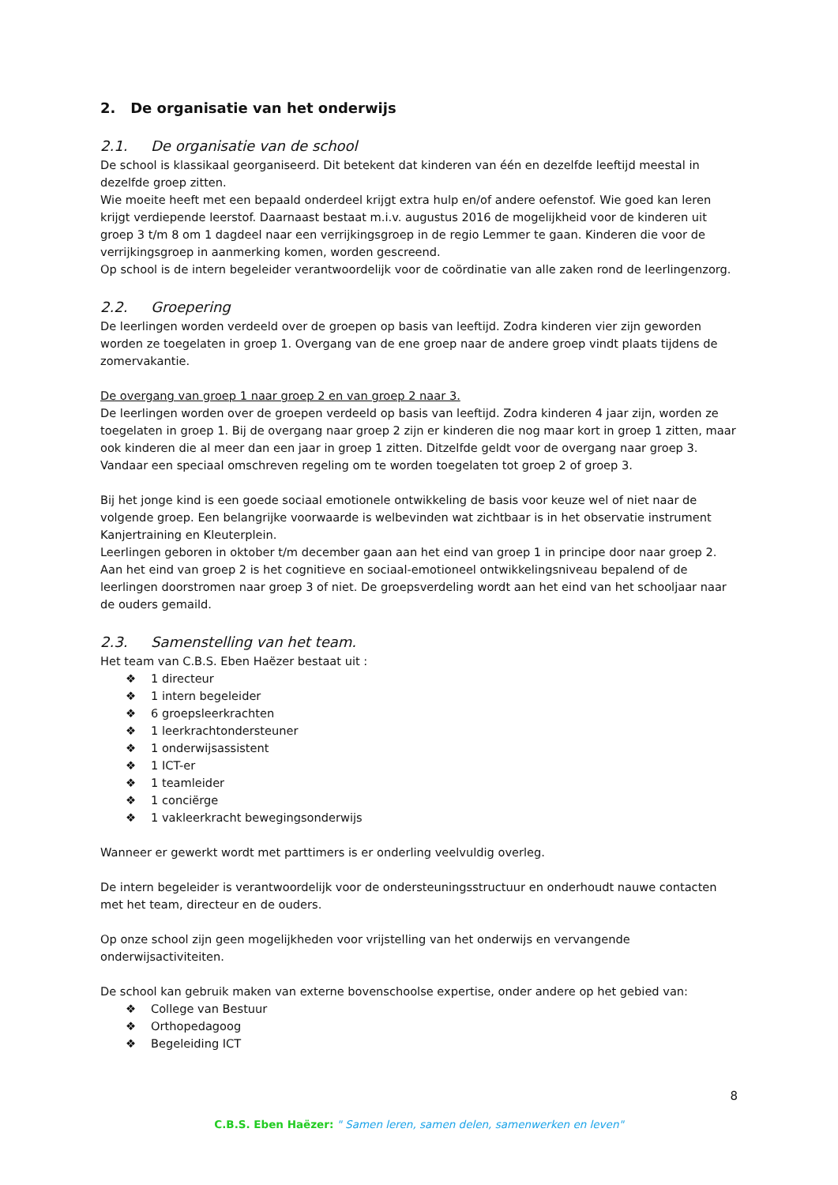2. De organisatie van het onderwijs
2.1. De organisatie van de school
De school is klassikaal georganiseerd. Dit betekent dat kinderen van één en dezelfde leeftijd meestal in dezelfde groep zitten.
Wie moeite heeft met een bepaald onderdeel krijgt extra hulp en/of andere oefenstof. Wie goed kan leren krijgt verdiepende leerstof. Daarnaast bestaat m.i.v. augustus 2016 de mogelijkheid voor de kinderen uit groep 3 t/m 8 om 1 dagdeel naar een verrijkingsgroep in de regio Lemmer te gaan. Kinderen die voor de verrijkingsgroep in aanmerking komen, worden gescreend.
Op school is de intern begeleider verantwoordelijk voor de coördinatie van alle zaken rond de leerlingenzorg.
2.2. Groepering
De leerlingen worden verdeeld over de groepen op basis van leeftijd. Zodra kinderen vier zijn geworden worden ze toegelaten in groep 1. Overgang van de ene groep naar de andere groep vindt plaats tijdens de zomervakantie.
De overgang van groep 1 naar groep 2 en van groep 2 naar 3.
De leerlingen worden over de groepen verdeeld op basis van leeftijd. Zodra kinderen 4 jaar zijn, worden ze toegelaten in groep 1. Bij de overgang naar groep 2 zijn er kinderen die nog maar kort in groep 1 zitten, maar ook kinderen die al meer dan een jaar in groep 1 zitten. Ditzelfde geldt voor de overgang naar groep 3. Vandaar een speciaal omschreven regeling om te worden toegelaten tot groep 2 of groep 3.
Bij het jonge kind is een goede sociaal emotionele ontwikkeling de basis voor keuze wel of niet naar de volgende groep. Een belangrijke voorwaarde is welbevinden wat zichtbaar is in het observatie instrument Kanjertraining en Kleuterplein.
Leerlingen geboren in oktober t/m december gaan aan het eind van groep 1 in principe door naar groep 2. Aan het eind van groep 2 is het cognitieve en sociaal-emotioneel ontwikkelingsniveau bepalend of de leerlingen doorstromen naar groep 3 of niet. De groepsverdeling wordt aan het eind van het schooljaar naar de ouders gemaild.
2.3. Samenstelling van het team.
Het team van C.B.S. Eben Haëzer bestaat uit :
❖ 1 directeur
❖ 1 intern begeleider
❖ 6 groepsleerkrachten
❖ 1 leerkrachtondersteuner
❖ 1 onderwijsassistent
❖ 1 ICT-er
❖ 1 teamleider
❖ 1 conciërge
❖ 1 vakleerkracht bewegingsonderwijs
Wanneer er gewerkt wordt met parttimers is er onderling veelvuldig overleg.
De intern begeleider is verantwoordelijk voor de ondersteuningsstructuur en onderhoudt nauwe contacten met het team, directeur en de ouders.
Op onze school zijn geen mogelijkheden voor vrijstelling van het onderwijs en vervangende onderwijsactiviteiten.
De school kan gebruik maken van externe bovenschoolse expertise, onder andere op het gebied van:
❖ College van Bestuur
❖ Orthopedagoog
❖ Begeleiding ICT
8
C.B.S. Eben Haëzer: " Samen leren, samen delen, samenwerken en leven"